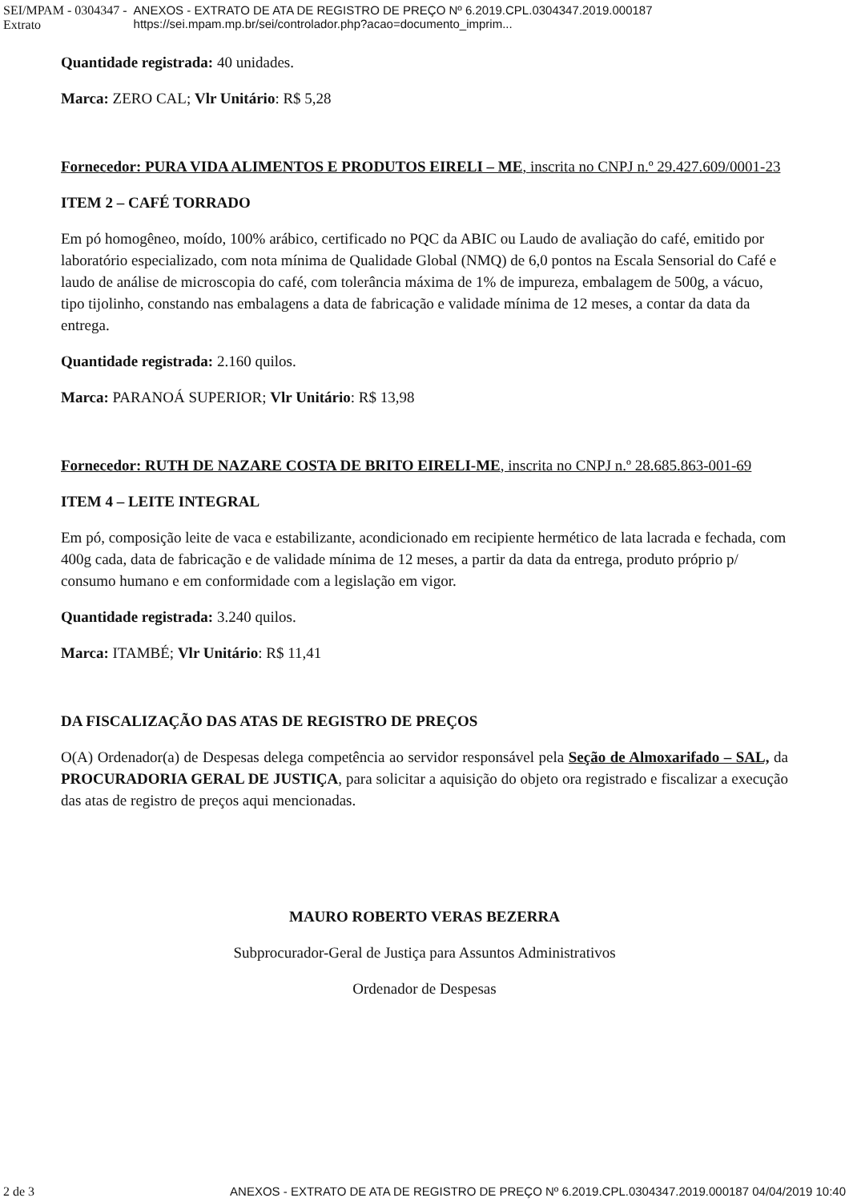SEI/MPAM - 0304347 - Extrato ANEXOS - EXTRATO DE ATA DE REGISTRO DE PREÇO Nº 6.2019.CPL.0304347.2019.000187 https://sei.mpam.mp.br/sei/controlador.php?acao=documento_imprim...
Quantidade registrada: 40 unidades.
Marca: ZERO CAL; Vlr Unitário: R$ 5,28
Fornecedor: PURA VIDA ALIMENTOS E PRODUTOS EIRELI – ME, inscrita no CNPJ n.º 29.427.609/0001-23
ITEM 2 – CAFÉ TORRADO
Em pó homogêneo, moído, 100% arábico, certificado no PQC da ABIC ou Laudo de avaliação do café, emitido por laboratório especializado, com nota mínima de Qualidade Global (NMQ) de 6,0 pontos na Escala Sensorial do Café e laudo de análise de microscopia do café, com tolerância máxima de 1% de impureza, embalagem de 500g, a vácuo, tipo tijolinho, constando nas embalagens a data de fabricação e validade mínima de 12 meses, a contar da data da entrega.
Quantidade registrada: 2.160 quilos.
Marca: PARANOÁ SUPERIOR; Vlr Unitário: R$ 13,98
Fornecedor: RUTH DE NAZARE COSTA DE BRITO EIRELI-ME, inscrita no CNPJ n.º 28.685.863-001-69
ITEM 4 – LEITE INTEGRAL
Em pó, composição leite de vaca e estabilizante, acondicionado em recipiente hermético de lata lacrada e fechada, com 400g cada, data de fabricação e de validade mínima de 12 meses, a partir da data da entrega, produto próprio p/ consumo humano e em conformidade com a legislação em vigor.
Quantidade registrada: 3.240 quilos.
Marca: ITAMBÉ; Vlr Unitário: R$ 11,41
DA FISCALIZAÇÃO DAS ATAS DE REGISTRO DE PREÇOS
O(A) Ordenador(a) de Despesas delega competência ao servidor responsável pela Seção de Almoxarifado – SAL, da PROCURADORIA GERAL DE JUSTIÇA, para solicitar a aquisição do objeto ora registrado e fiscalizar a execução das atas de registro de preços aqui mencionadas.
MAURO ROBERTO VERAS BEZERRA
Subprocurador-Geral de Justiça para Assuntos Administrativos
Ordenador de Despesas
2 de 3 ANEXOS - EXTRATO DE ATA DE REGISTRO DE PREÇO Nº 6.2019.CPL.0304347.2019.000187 04/04/2019 10:40